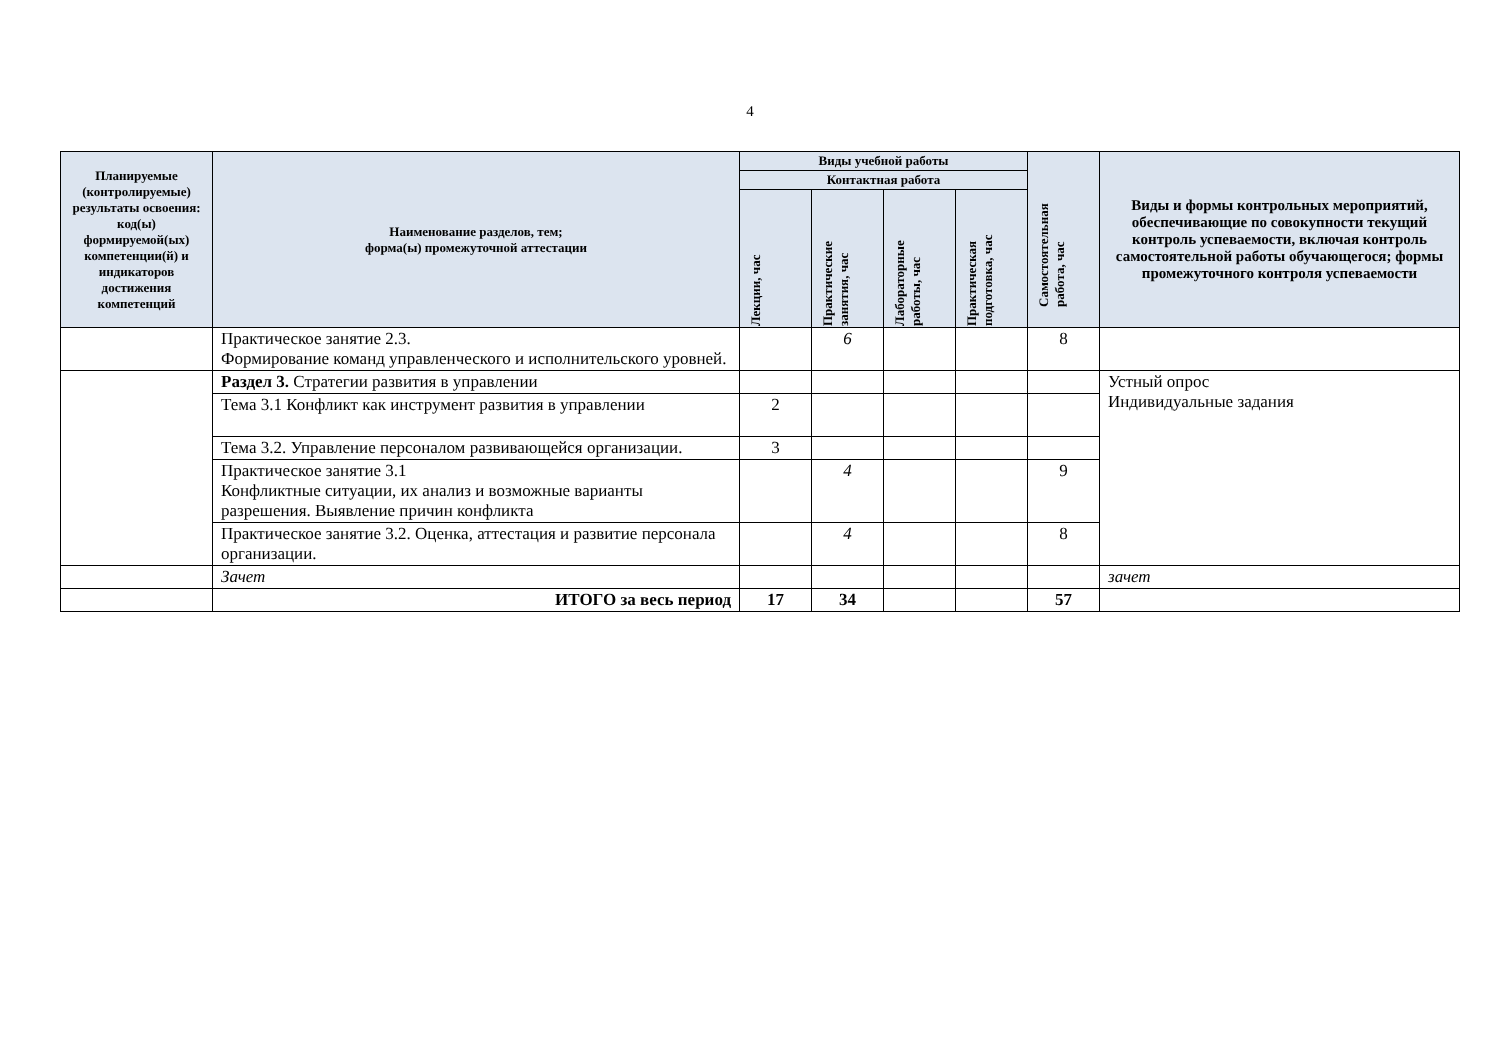4
| Планируемые (контролируемые) результаты освоения: код(ы) формируемой(ых) компетенции(й) и индикаторов достижения компетенций | Наименование разделов, тем; форма(ы) промежуточной аттестации | Виды учебной работы | | | | Самостоятельная работа, час | Виды и формы контрольных мероприятий, обеспечивающие по совокупности текущий контроль успеваемости, включая контроль самостоятельной работы обучающегося; формы промежуточного контроля успеваемости |
| --- | --- | --- | --- | --- | --- | --- | --- |
| | | Контактная работа | | | | | |
| | | Лекции, час | Практические занятия, час | Лабораторные работы, час | Практическая подготовка, час | | |
| | Практическое занятие 2.3. Формирование команд управленческого и исполнительского уровней. | | 6 | | | 8 | |
| | Раздел 3. Стратегии развития в управлении | | | | | | Устный опрос Индивидуальные задания |
| | Тема 3.1 Конфликт как инструмент развития в управлении | 2 | | | | | |
| | Тема 3.2. Управление персоналом развивающейся организации. | 3 | | | | | |
| | Практическое занятие 3.1 Конфликтные ситуации, их анализ и возможные варианты разрешения. Выявление причин конфликта | | 4 | | | 9 | |
| | Практическое занятие 3.2. Оценка, аттестация и развитие персонала организации. | | 4 | | | 8 | |
| | Зачет | | | | | | зачет |
| | ИТОГО за весь период | 17 | 34 | | | 57 | |